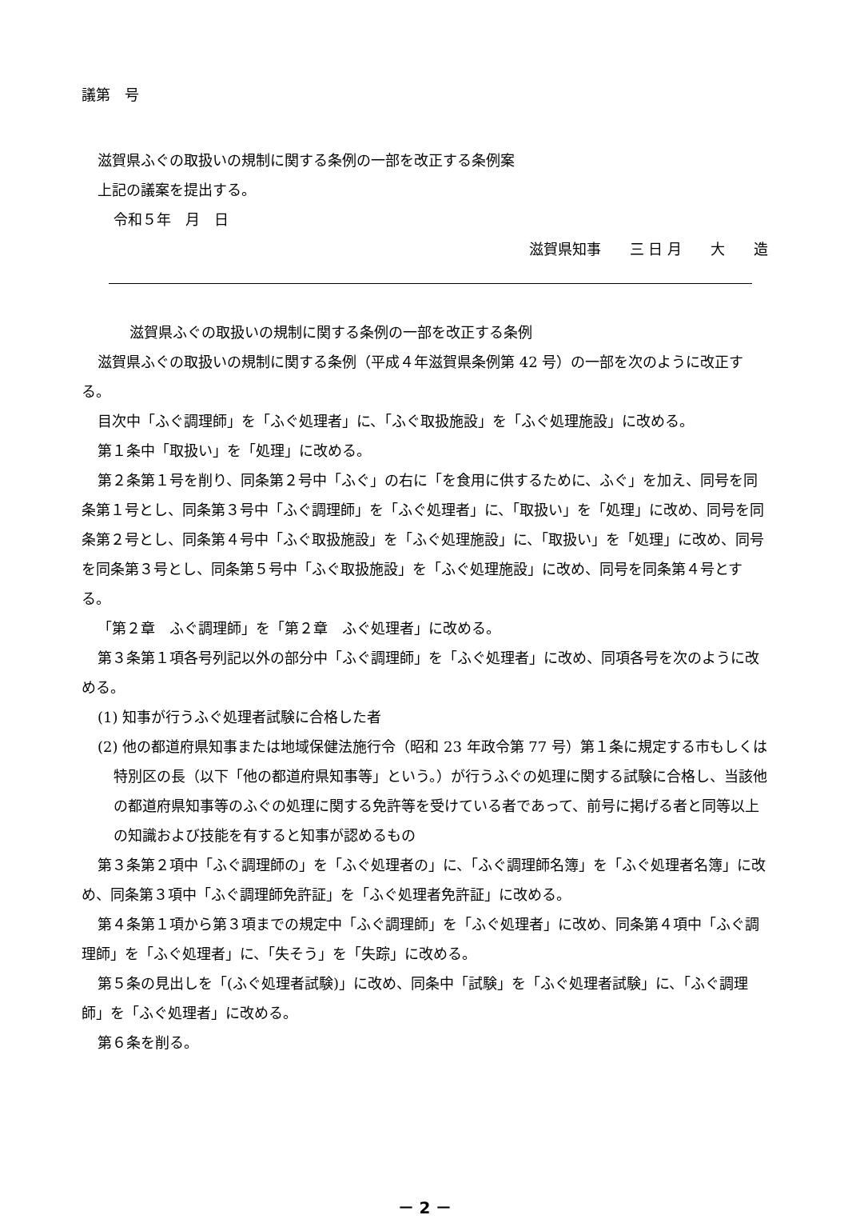議第　号
滋賀県ふぐの取扱いの規制に関する条例の一部を改正する条例案
上記の議案を提出する。
令和５年　月　日
滋賀県知事　　三 日 月　　大　　造
滋賀県ふぐの取扱いの規制に関する条例の一部を改正する条例
滋賀県ふぐの取扱いの規制に関する条例（平成４年滋賀県条例第 42 号）の一部を次のように改正する。
目次中「ふぐ調理師」を「ふぐ処理者」に、「ふぐ取扱施設」を「ふぐ処理施設」に改める。
第１条中「取扱い」を「処理」に改める。
第２条第１号を削り、同条第２号中「ふぐ」の右に「を食用に供するために、ふぐ」を加え、同号を同条第１号とし、同条第３号中「ふぐ調理師」を「ふぐ処理者」に、「取扱い」を「処理」に改め、同号を同条第２号とし、同条第４号中「ふぐ取扱施設」を「ふぐ処理施設」に、「取扱い」を「処理」に改め、同号を同条第３号とし、同条第５号中「ふぐ取扱施設」を「ふぐ処理施設」に改め、同号を同条第４号とする。
「第２章　ふぐ調理師」を「第２章　ふぐ処理者」に改める。
第３条第１項各号列記以外の部分中「ふぐ調理師」を「ふぐ処理者」に改め、同項各号を次のように改める。
(1) 知事が行うふぐ処理者試験に合格した者
(2) 他の都道府県知事または地域保健法施行令（昭和 23 年政令第 77 号）第１条に規定する市もしくは特別区の長（以下「他の都道府県知事等」という。）が行うふぐの処理に関する試験に合格し、当該他の都道府県知事等のふぐの処理に関する免許等を受けている者であって、前号に掲げる者と同等以上の知識および技能を有すると知事が認めるもの
第３条第２項中「ふぐ調理師の」を「ふぐ処理者の」に、「ふぐ調理師名簿」を「ふぐ処理者名簿」に改め、同条第３項中「ふぐ調理師免許証」を「ふぐ処理者免許証」に改める。
第４条第１項から第３項までの規定中「ふぐ調理師」を「ふぐ処理者」に改め、同条第４項中「ふぐ調理師」を「ふぐ処理者」に、「失そう」を「失踪」に改める。
第５条の見出しを「(ふぐ処理者試験)」に改め、同条中「試験」を「ふぐ処理者試験」に、「ふぐ調理師」を「ふぐ処理者」に改める。
第６条を削る。
－ 2 －